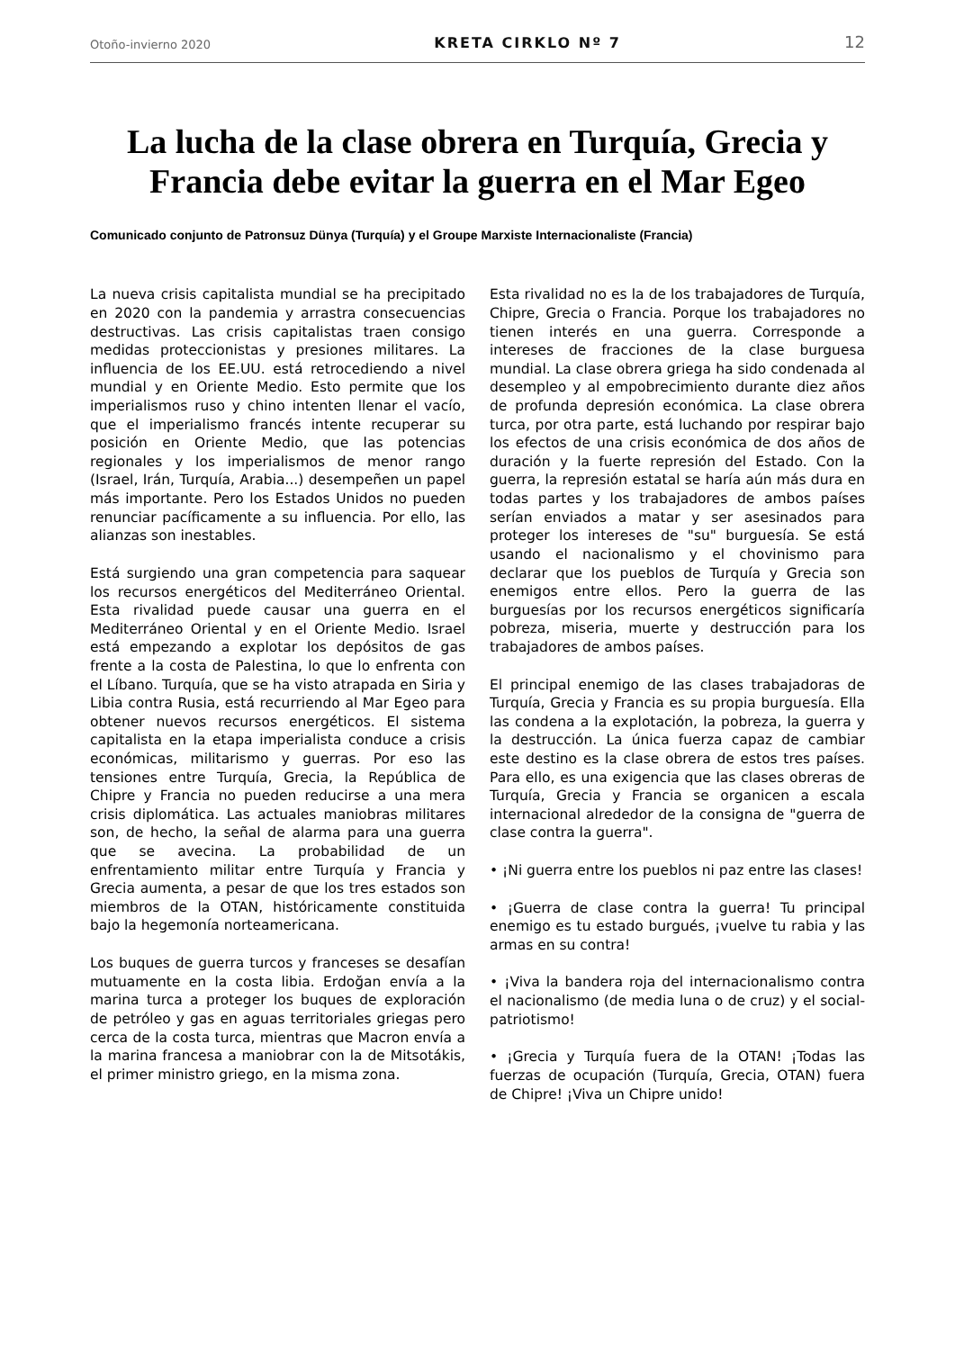Otoño-invierno 2020 KRETA CIRKLO Nº 7 12
La lucha de la clase obrera en Turquía, Grecia y Francia debe evitar la guerra en el Mar Egeo
Comunicado conjunto de Patronsuz Dünya (Turquía) y el Groupe Marxiste Internacionaliste (Francia)
La nueva crisis capitalista mundial se ha precipitado en 2020 con la pandemia y arrastra consecuencias destructivas. Las crisis capitalistas traen consigo medidas proteccionistas y presiones militares. La influencia de los EE.UU. está retrocediendo a nivel mundial y en Oriente Medio. Esto permite que los imperialismos ruso y chino intenten llenar el vacío, que el imperialismo francés intente recuperar su posición en Oriente Medio, que las potencias regionales y los imperialismos de menor rango (Israel, Irán, Turquía, Arabia...) desempeñen un papel más importante. Pero los Estados Unidos no pueden renunciar pacíficamente a su influencia. Por ello, las alianzas son inestables.
Está surgiendo una gran competencia para saquear los recursos energéticos del Mediterráneo Oriental. Esta rivalidad puede causar una guerra en el Mediterráneo Oriental y en el Oriente Medio. Israel está empezando a explotar los depósitos de gas frente a la costa de Palestina, lo que lo enfrenta con el Líbano. Turquía, que se ha visto atrapada en Siria y Libia contra Rusia, está recurriendo al Mar Egeo para obtener nuevos recursos energéticos. El sistema capitalista en la etapa imperialista conduce a crisis económicas, militarismo y guerras. Por eso las tensiones entre Turquía, Grecia, la República de Chipre y Francia no pueden reducirse a una mera crisis diplomática. Las actuales maniobras militares son, de hecho, la señal de alarma para una guerra que se avecina. La probabilidad de un enfrentamiento militar entre Turquía y Francia y Grecia aumenta, a pesar de que los tres estados son miembros de la OTAN, históricamente constituida bajo la hegemonía norteamericana.
Los buques de guerra turcos y franceses se desafían mutuamente en la costa libia. Erdoğan envía a la marina turca a proteger los buques de exploración de petróleo y gas en aguas territoriales griegas pero cerca de la costa turca, mientras que Macron envía a la marina francesa a maniobrar con la de Mitsotákis, el primer ministro griego, en la misma zona.
Esta rivalidad no es la de los trabajadores de Turquía, Chipre, Grecia o Francia. Porque los trabajadores no tienen interés en una guerra. Corresponde a intereses de fracciones de la clase burguesa mundial. La clase obrera griega ha sido condenada al desempleo y al empobrecimiento durante diez años de profunda depresión económica. La clase obrera turca, por otra parte, está luchando por respirar bajo los efectos de una crisis económica de dos años de duración y la fuerte represión del Estado. Con la guerra, la represión estatal se haría aún más dura en todas partes y los trabajadores de ambos países serían enviados a matar y ser asesinados para proteger los intereses de "su" burguesía. Se está usando el nacionalismo y el chovinismo para declarar que los pueblos de Turquía y Grecia son enemigos entre ellos. Pero la guerra de las burguesías por los recursos energéticos significaría pobreza, miseria, muerte y destrucción para los trabajadores de ambos países.
El principal enemigo de las clases trabajadoras de Turquía, Grecia y Francia es su propia burguesía. Ella las condena a la explotación, la pobreza, la guerra y la destrucción. La única fuerza capaz de cambiar este destino es la clase obrera de estos tres países. Para ello, es una exigencia que las clases obreras de Turquía, Grecia y Francia se organicen a escala internacional alrededor de la consigna de "guerra de clase contra la guerra".
• ¡Ni guerra entre los pueblos ni paz entre las clases!
• ¡Guerra de clase contra la guerra! Tu principal enemigo es tu estado burgués, ¡vuelve tu rabia y las armas en su contra!
• ¡Viva la bandera roja del internacionalismo contra el nacionalismo (de media luna o de cruz) y el social-patriotismo!
• ¡Grecia y Turquía fuera de la OTAN! ¡Todas las fuerzas de ocupación (Turquía, Grecia, OTAN) fuera de Chipre! ¡Viva un Chipre unido!